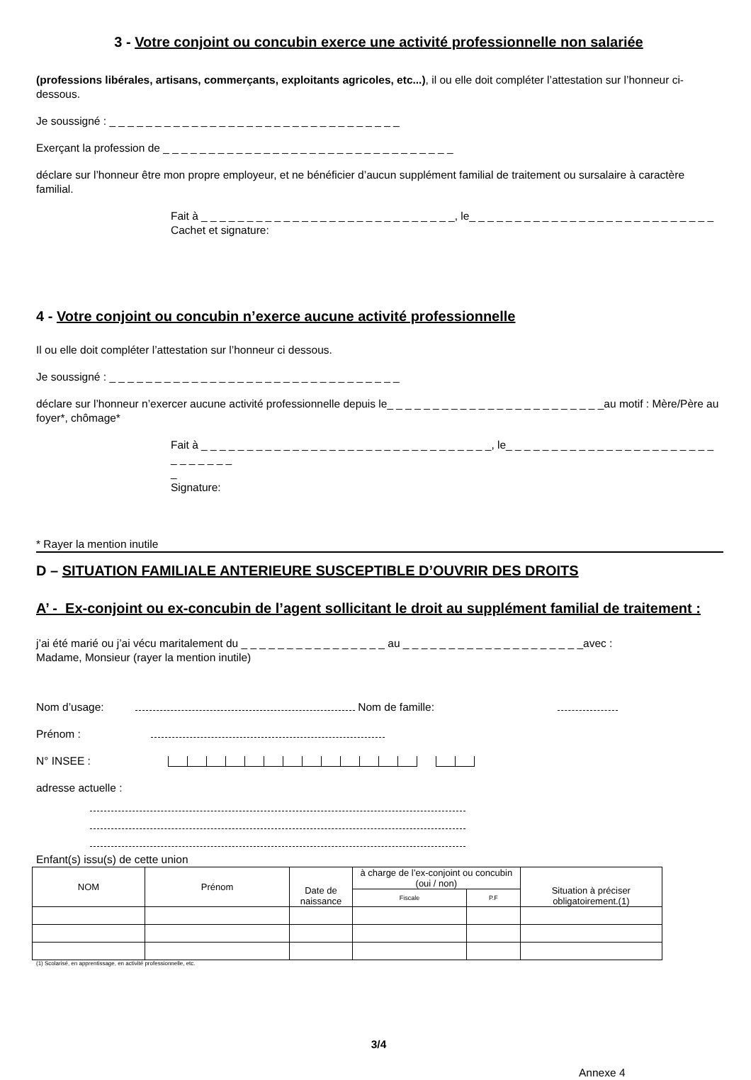3 - Votre conjoint ou concubin exerce une activité professionnelle non salariée
(professions libérales, artisans, commerçants, exploitants agricoles, etc...), il ou elle doit compléter l’attestation sur l’honneur ci-dessous.
Je soussigné : _ _ _ _ _ _ _ _ _ _ _ _ _ _ _ _ _ _ _ _ _ _ _ _ _ _ _ _ _ _ _ _
Exerçant la profession de _ _ _ _ _ _ _ _ _ _ _ _ _ _ _ _ _ _ _ _ _ _ _ _ _ _ _ _ _ _ _ _
déclare sur l’honneur être mon propre employeur, et ne bénéficier d’aucun supplément familial de traitement ou sursalaire à caractère familial.
Fait à _ _ _ _ _ _ _ _ _ _ _ _ _ _ _ _ _ _ _ _ _ _ _ _ _ _ _ _, le_ _ _ _ _ _ _ _ _ _ _ _ _ _ _ _ _ _ _ _ _ _ _ _ _ _ _
Cachet et signature:
4 - Votre conjoint ou concubin n’exerce aucune activité professionnelle
Il ou elle doit compléter l’attestation sur l’honneur ci dessous.
Je soussigné : _ _ _ _ _ _ _ _ _ _ _ _ _ _ _ _ _ _ _ _ _ _ _ _ _ _ _ _ _ _ _ _
déclare sur l’honneur n’exercer aucune activité professionnelle depuis le_ _ _ _ _ _ _ _ _ _ _ _ _ _ _ _ _ _ _ _ _ _ _ _au motif : Mère/Père au foyer*, chômage*
Fait à _ _ _ _ _ _ _ _ _ _ _ _ _ _ _ _ _ _ _ _ _ _ _ _ _ _ _ _ _ _ _ _, le_ _ _ _ _ _ _ _ _ _ _ _ _ _ _ _ _ _ _ _ _ _ _ _ _ _ _ _ _ _
_
Signature:
* Rayer la mention inutile
D – SITUATION FAMILIALE ANTERIEURE SUSCEPTIBLE D’OUVRIR DES DROITS
A’ - Ex-conjoint ou ex-concubin de l’agent sollicitant le droit au supplément familial de traitement :
j’ai été marié ou j’ai vécu maritalement du _ _ _ _ _ _ _ _ _ _ _ _ _ _ _ _ au _ _ _ _ _ _ _ _ _ _ _ _ _ _ _ _ _ _ _ _avec :
Madame, Monsieur (rayer la mention inutile)
Nom d’usage: Nom de famille:
Prénom :
N° INSEE :
adresse actuelle :
Enfant(s) issu(s) de cette union
| NOM | Prénom | Date de naissance | à charge de l’ex-conjoint ou concubin (oui / non) | | Situation à préciser obligatoirement.(1) |
| --- | --- | --- | --- | --- | --- |
| | | | Fiscale | P.F | |
(1) Scolarisé, en apprentissage, en activité professionnelle, etc.
3/4
Annexe 4